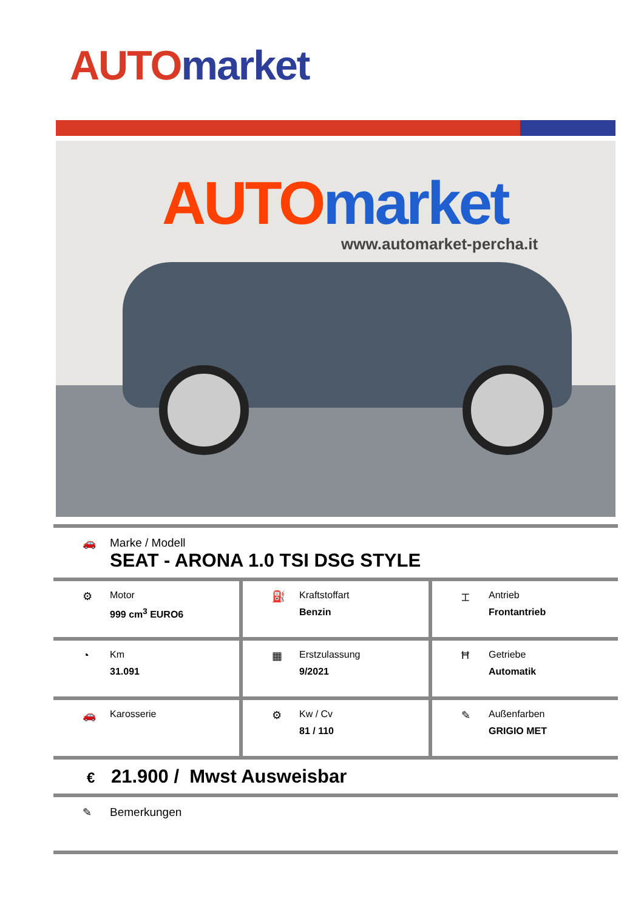AUTO market
AUTO market
www.automarket-percha.it
🚗 Marke / Modell
SEAT - ARONA 1.0 TSI DSG STYLE
⚙ Motor
999 cm<sup>3</sup> EURO6
⛽ Kraftstoffart
Benzin
⌶ Antrieb
Frontantrieb
◔ Km
31.091
▦ Erstzulassung
9/2021
Ħ Getriebe
Automatik
🚗 Karosserie ⚙ Kw / Cv
81 / 110
✎ Außenfarben
GRIGIO MET
€ 21.900 / Mwst Ausweisbar
✎ Bemerkungen